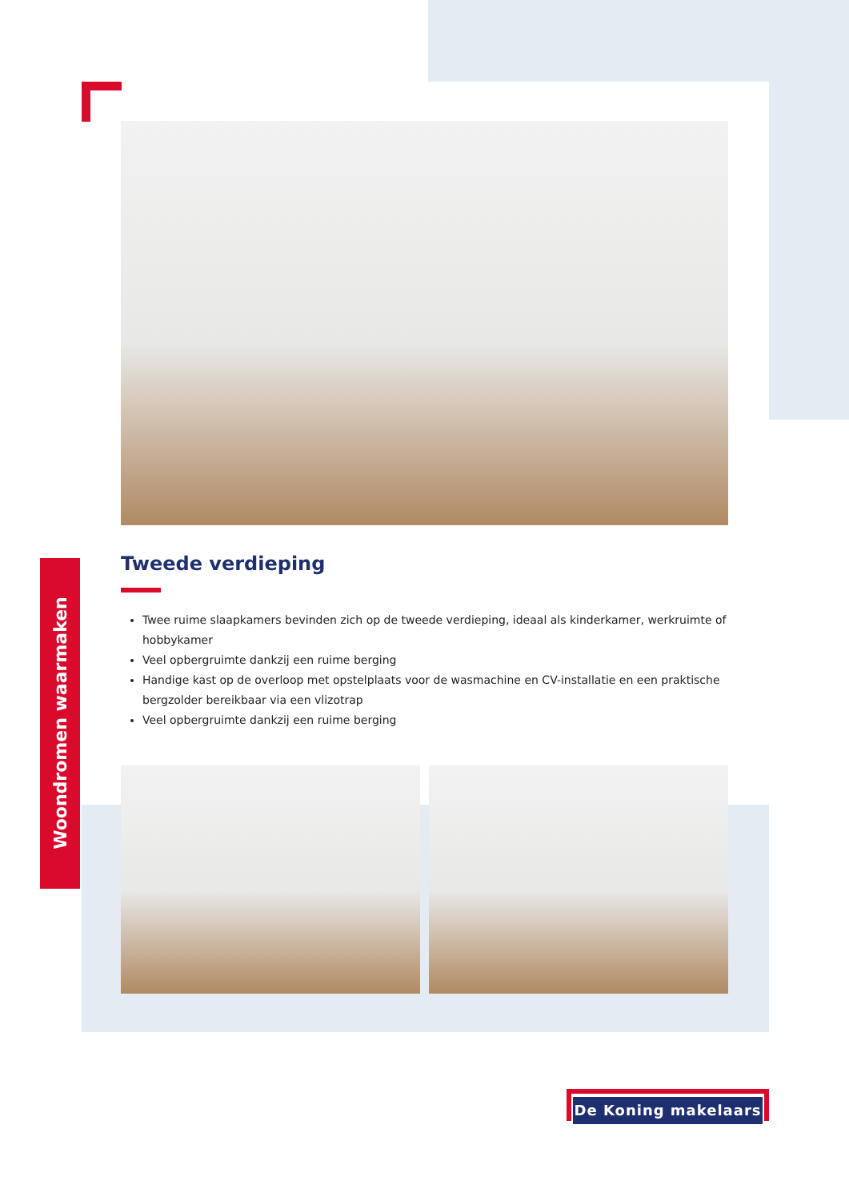Woondromen waarmaken
Tweede verdieping
Twee ruime slaapkamers bevinden zich op de tweede verdieping, ideaal als kinderkamer, werkruimte of hobbykamer
Veel opbergruimte dankzij een ruime berging
Handige kast op de overloop met opstelplaats voor de wasmachine en CV-installatie en een praktische bergzolder bereikbaar via een vlizotrap
Veel opbergruimte dankzij een ruime berging
De Koning makelaars